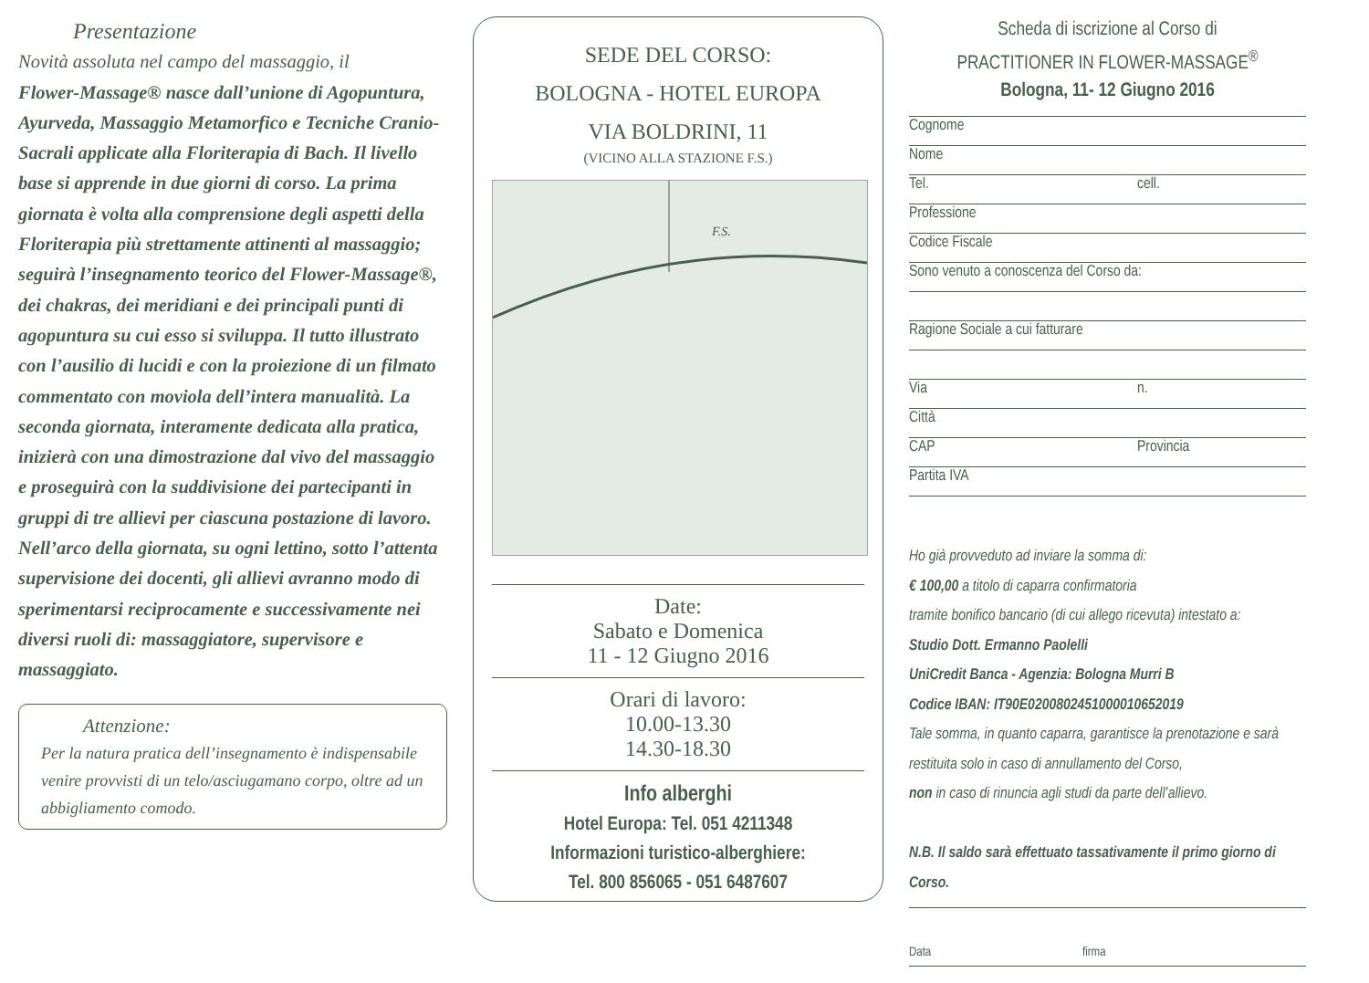Presentazione
Novità assoluta nel campo del massaggio, il
Flower-Massage® nasce dall’unione di Agopuntura, Ayurveda, Massaggio Metamorfico e Tecniche Cranio-Sacrali applicate alla Floriterapia di Bach. Il livello base si apprende in due giorni di corso. La prima giornata è volta alla comprensione degli aspetti della Floriterapia più strettamente attinenti al massaggio; seguirà l’insegnamento teorico del Flower-Massage®, dei chakras, dei meridiani e dei principali punti di agopuntura su cui esso si sviluppa. Il tutto illustrato con l’ausilio di lucidi e con la proiezione di un filmato commentato con moviola dell’intera manualità. La seconda giornata, interamente dedicata alla pratica, inizierà con una dimostrazione dal vivo del massaggio e proseguirà con la suddivisione dei partecipanti in gruppi di tre allievi per ciascuna postazione di lavoro. Nell’arco della giornata, su ogni lettino, sotto l’attenta supervisione dei docenti, gli allievi avranno modo di sperimentarsi reciprocamente e successivamente nei diversi ruoli di: massaggiatore, supervisore e massaggiato.
Attenzione:
Per la natura pratica dell’insegnamento è indispensabile venire provvisti di un telo/asciugamano corpo, oltre ad un abbigliamento comodo.
SEDE DEL CORSO:
BOLOGNA - HOTEL EUROPA
VIA BOLDRINI, 11
(VICINO ALLA STAZIONE F.S.)
F.S.
Date:
Sabato e Domenica
11 - 12 Giugno 2016
Orari di lavoro:
10.00-13.30
14.30-18.30
Info alberghi
Hotel Europa: Tel. 051 4211348
Informazioni turistico-alberghiere:
Tel. 800 856065 - 051 6487607
Scheda di iscrizione al Corso di
PRACTITIONER IN FLOWER-MASSAGE<sup>®</sup>
Bologna, 11- 12 Giugno 2016
Cognome
Nome
Tel. cell.
Professione
Codice Fiscale
Sono venuto a conoscenza del Corso da:
Ragione Sociale a cui fatturare
Via n.
Città
CAP Provincia
Partita IVA
Ho già provveduto ad inviare la somma di:
€ 100,00 a titolo di caparra confirmatoria
tramite bonifico bancario (di cui allego ricevuta) intestato a:
Studio Dott. Ermanno Paolelli
UniCredit Banca - Agenzia: Bologna Murri B
Codice IBAN: IT90E0200802451000010652019
Tale somma, in quanto caparra, garantisce la prenotazione e sarà restituita solo in caso di annullamento del Corso,
non in caso di rinuncia agli studi da parte dell’allievo.
N.B. Il saldo sarà effettuato tassativamente il primo giorno di Corso.
Data firma